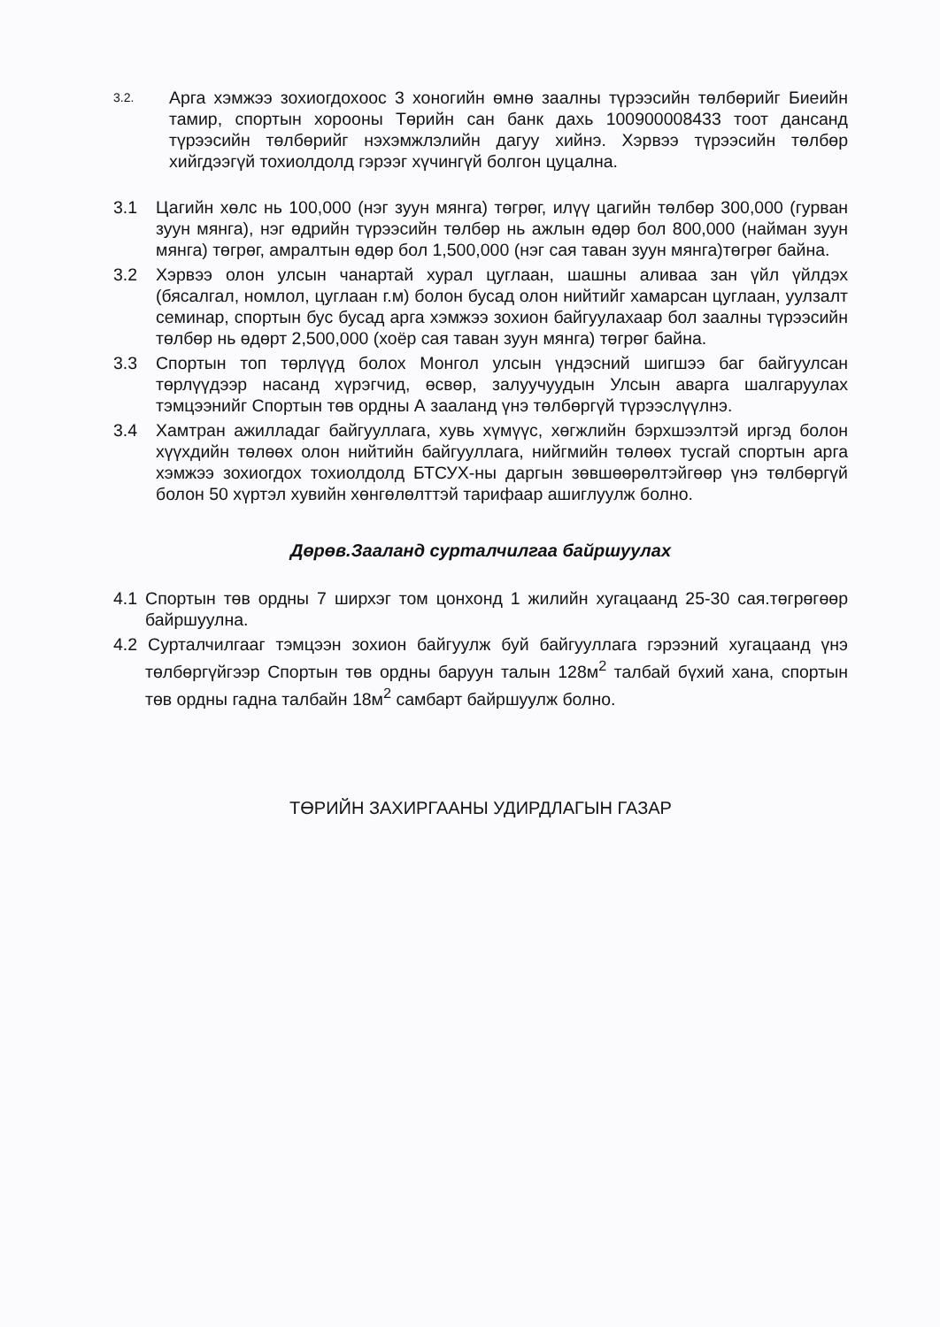3.2.
Арга хэмжээ зохиогдохоос 3 хоногийн өмнө заалны түрээсийн төлбөрийг Биеийн тамир, спортын хорооны Төрийн сан банк дахь 100900008433 тоот дансанд түрээсийн төлбөрийг нэхэмжлэлийн дагуу хийнэ. Хэрвээ түрээсийн төлбөр хийгдээгүй тохиолдолд гэрээг хүчингүй болгон цуцална.
3.1 Цагийн хөлс нь 100,000 (нэг зуун мянга) төгрөг, илүү цагийн төлбөр 300,000 (гурван зуун мянга), нэг өдрийн түрээсийн төлбөр нь ажлын өдөр бол 800,000 (найман зуун мянга) төгрөг, амралтын өдөр бол 1,500,000 (нэг сая таван зуун мянга)төгрөг байна.
3.2 Хэрвээ олон улсын чанартай хурал цуглаан, шашны аливаа зан үйл үйлдэх (бясалгал, номлол, цуглаан г.м) болон бусад олон нийтийг хамарсан цуглаан, уулзалт семинар, спортын бус бусад арга хэмжээ зохион байгуулахаар бол заалны түрээсийн төлбөр нь өдөрт 2,500,000 (хоёр сая таван зуун мянга) төгрөг байна.
3.3 Спортын топ төрлүүд болох Монгол улсын үндэсний шигшээ баг байгуулсан төрлүүдээр насанд хүрэгчид, өсвөр, залуучуудын Улсын аварга шалгаруулах тэмцээнийг Спортын төв ордны А зааланд үнэ төлбөргүй түрээслүүлнэ.
3.4 Хамтран ажилладаг байгууллага, хувь хүмүүс, хөгжлийн бэрхшээлтэй иргэд болон хүүхдийн төлөөх олон нийтийн байгууллага, нийгмийн төлөөх тусгай спортын арга хэмжээ зохиогдох тохиолдолд БТСУХ-ны даргын зөвшөөрөлтэйгөөр үнэ төлбөргүй болон 50 хүртэл хувийн хөнгөлөлттэй тарифаар ашиглуулж болно.
Дөрөв.Зааланд сурталчилгаа байршуулах
4.1 Спортын төв ордны 7 ширхэг том цонхонд 1 жилийн хугацаанд 25-30 сая.төгрөгөөр байршуулна.
4.2 Сурталчилгааг тэмцээн зохион байгуулж буй байгууллага гэрээний хугацаанд үнэ төлбөргүйгээр Спортын төв ордны баруун талын 128м<sup>2</sup> талбай бүхий хана, спортын төв ордны гадна талбайн 18м<sup>2</sup> самбарт байршуулж болно.
ТӨРИЙН ЗАХИРГААНЫ УДИРДЛАГЫН ГАЗАР